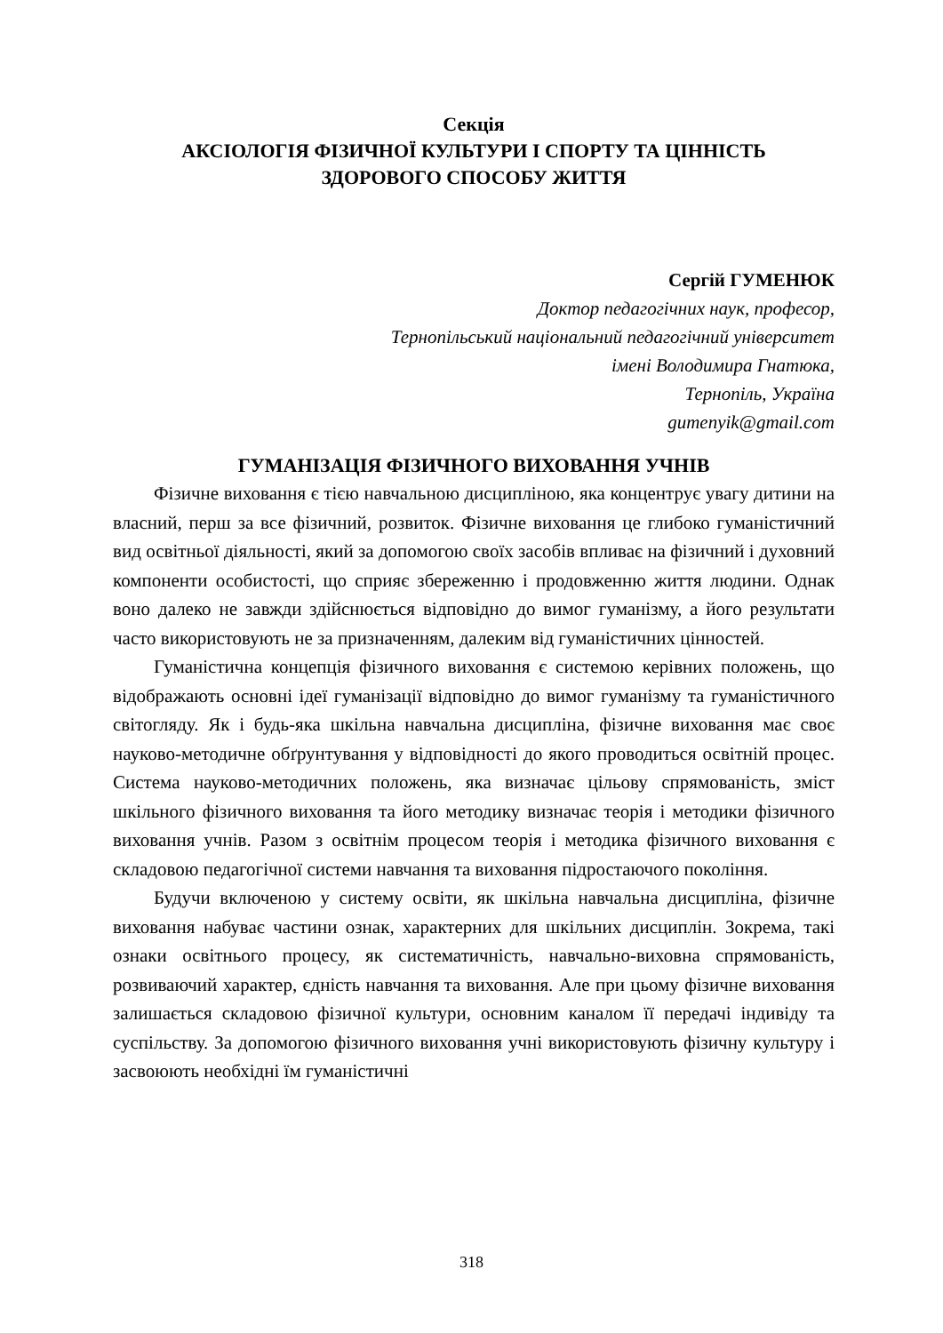Секція
АКСІОЛОГІЯ ФІЗИЧНОЇ КУЛЬТУРИ І СПОРТУ ТА ЦІННІСТЬ
ЗДОРОВОГО СПОСОБУ ЖИТТЯ
Сергій ГУМЕНЮК
Доктор педагогічних наук, професор,
Тернопільський національний педагогічний університет
імені Володимира Гнатюка,
Тернопіль, Україна
gumenyik@gmail.com
ГУМАНІЗАЦІЯ ФІЗИЧНОГО ВИХОВАННЯ УЧНІВ
Фізичне виховання є тією навчальною дисципліною, яка концентрує увагу дитини на власний, перш за все фізичний, розвиток. Фізичне виховання це глибоко гуманістичний вид освітньої діяльності, який за допомогою своїх засобів впливає на фізичний і духовний компоненти особистості, що сприяє збереженню і продовженню життя людини. Однак воно далеко не завжди здійснюється відповідно до вимог гуманізму, а його результати часто використовують не за призначенням, далеким від гуманістичних цінностей.
Гуманістична концепція фізичного виховання є системою керівних положень, що відображають основні ідеї гуманізації відповідно до вимог гуманізму та гуманістичного світогляду. Як і будь-яка шкільна навчальна дисципліна, фізичне виховання має своє науково-методичне обґрунтування у відповідності до якого проводиться освітній процес. Система науково-методичних положень, яка визначає цільову спрямованість, зміст шкільного фізичного виховання та його методику визначає теорія і методики фізичного виховання учнів. Разом з освітнім процесом теорія і методика фізичного виховання є складовою педагогічної системи навчання та виховання підростаючого покоління.
Будучи включеною у систему освіти, як шкільна навчальна дисципліна, фізичне виховання набуває частини ознак, характерних для шкільних дисциплін. Зокрема, такі ознаки освітнього процесу, як систематичність, навчально-виховна спрямованість, розвиваючий характер, єдність навчання та виховання. Але при цьому фізичне виховання залишається складовою фізичної культури, основним каналом її передачі індивіду та суспільству. За допомогою фізичного виховання учні використовують фізичну культуру і засвоюють необхідні їм гуманістичні
318